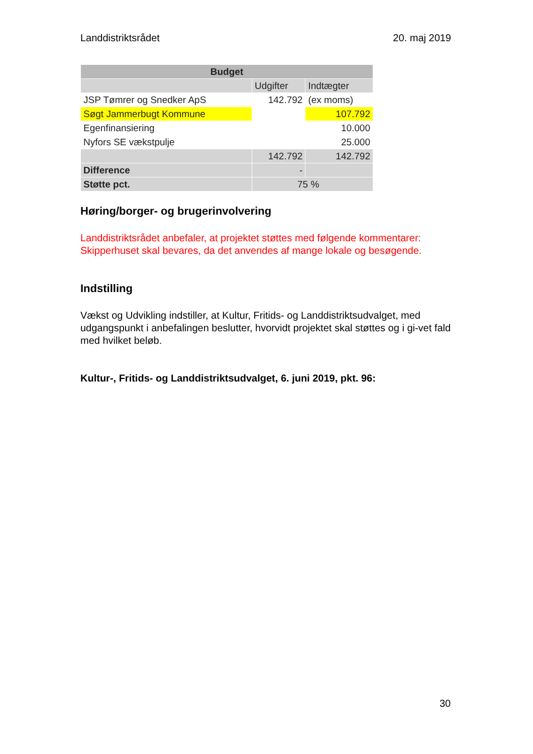Landdistriktsrådet 20. maj 2019
| Budget | | |
| | Udgifter | Indtægter |
| JSP Tømrer og Snedker ApS | 142.792 | (ex moms) |
| Søgt Jammerbugt Kommune | | 107.792 |
| Egenfinansiering | | 10.000 |
| Nyfors SE vækstpulje | | 25.000 |
| | 142.792 | 142.792 |
| Difference | - | |
| Støtte pct. | 75 % | |
Høring/borger- og brugerinvolvering
Landdistriktsrådet anbefaler, at projektet støttes med følgende kommentarer: Skipperhuset skal bevares, da det anvendes af mange lokale og besøgende.
Indstilling
Vækst og Udvikling indstiller, at Kultur, Fritids- og Landdistriktsudvalget, med udgangspunkt i anbefalingen beslutter, hvorvidt projektet skal støttes og i gi-vet fald med hvilket beløb.
Kultur-, Fritids- og Landdistriktsudvalget, 6. juni 2019, pkt. 96:
30